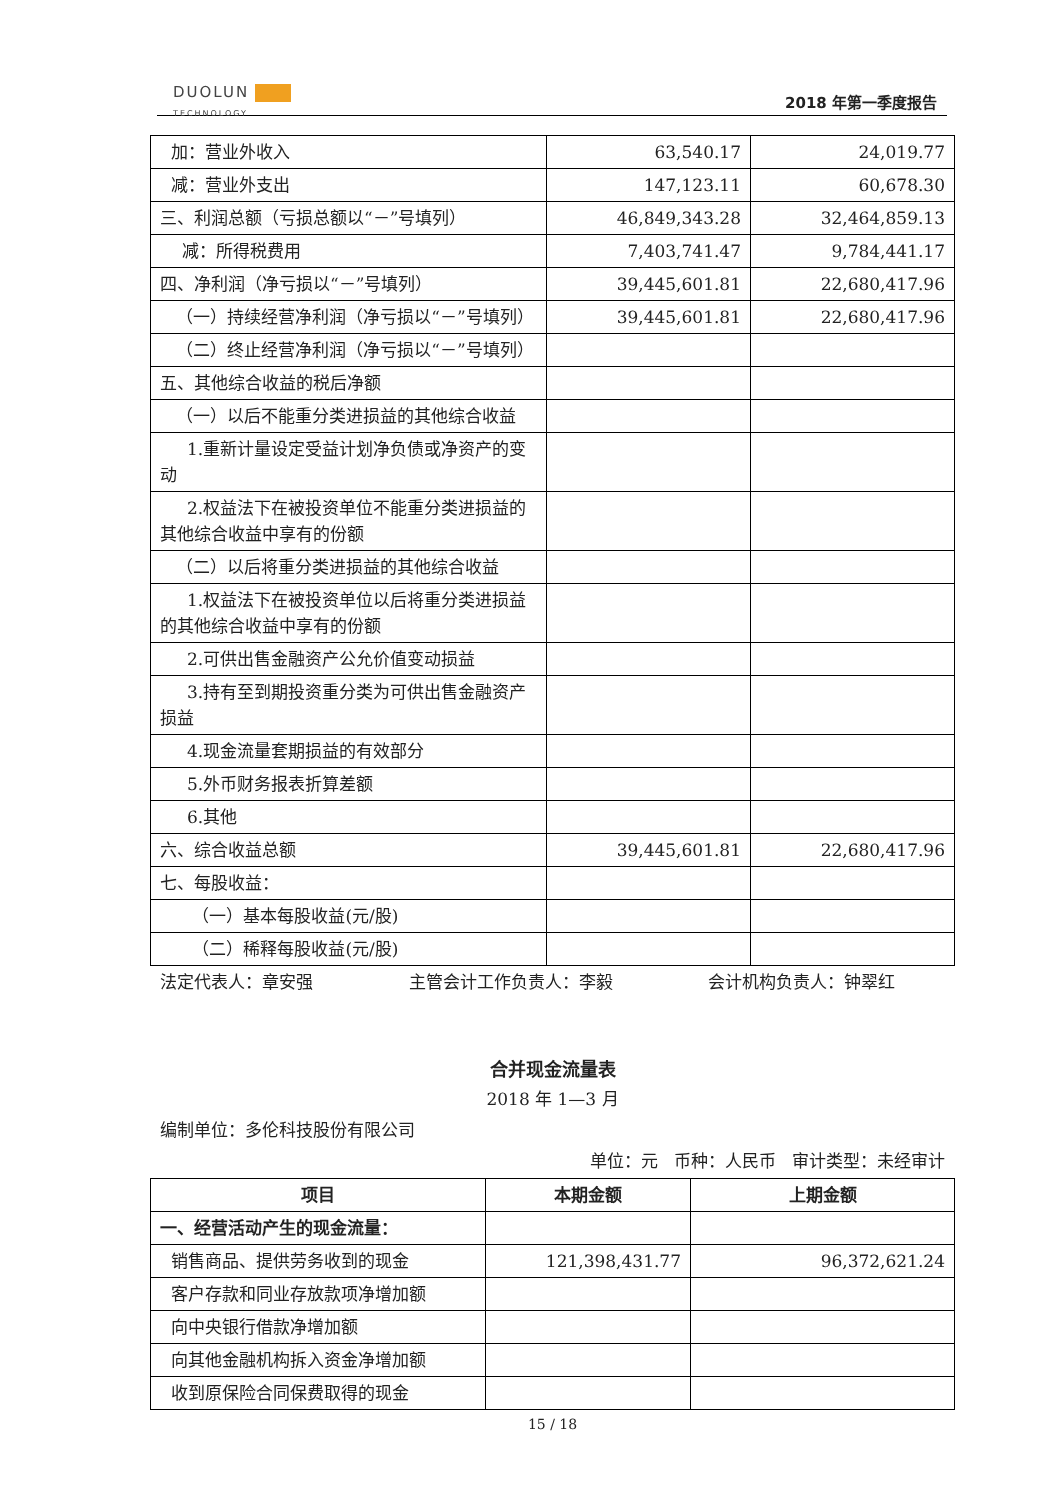DUOLUN
TECHNOLOGY
2018 年第一季度报告
| 加：营业外收入 | 63,540.17 | 24,019.77 |
| 减：营业外支出 | 147,123.11 | 60,678.30 |
| 三、利润总额（亏损总额以“－”号填列） | 46,849,343.28 | 32,464,859.13 |
| 减：所得税费用 | 7,403,741.47 | 9,784,441.17 |
| 四、净利润（净亏损以“－”号填列） | 39,445,601.81 | 22,680,417.96 |
| （一）持续经营净利润（净亏损以“－”号填列） | 39,445,601.81 | 22,680,417.96 |
| （二）终止经营净利润（净亏损以“－”号填列） | | |
| 五、其他综合收益的税后净额 | | |
| （一）以后不能重分类进损益的其他综合收益 | | |
| 1.重新计量设定受益计划净负债或净资产的变动 | | |
| 2.权益法下在被投资单位不能重分类进损益的其他综合收益中享有的份额 | | |
| （二）以后将重分类进损益的其他综合收益 | | |
| 1.权益法下在被投资单位以后将重分类进损益的其他综合收益中享有的份额 | | |
| 2.可供出售金融资产公允价值变动损益 | | |
| 3.持有至到期投资重分类为可供出售金融资产损益 | | |
| 4.现金流量套期损益的有效部分 | | |
| 5.外币财务报表折算差额 | | |
| 6.其他 | | |
| 六、综合收益总额 | 39,445,601.81 | 22,680,417.96 |
| 七、每股收益： | | |
| （一）基本每股收益(元/股) | | |
| （二）稀释每股收益(元/股) | | |
法定代表人：章安强 主管会计工作负责人：李毅 会计机构负责人：钟翠红
合并现金流量表
2018 年 1—3 月
编制单位：多伦科技股份有限公司
单位：元 币种：人民币 审计类型：未经审计
| 项目 | 本期金额 | 上期金额 |
| --- | --- | --- |
| 一、经营活动产生的现金流量： | | |
| 销售商品、提供劳务收到的现金 | 121,398,431.77 | 96,372,621.24 |
| 客户存款和同业存放款项净增加额 | | |
| 向中央银行借款净增加额 | | |
| 向其他金融机构拆入资金净增加额 | | |
| 收到原保险合同保费取得的现金 | | |
15 / 18